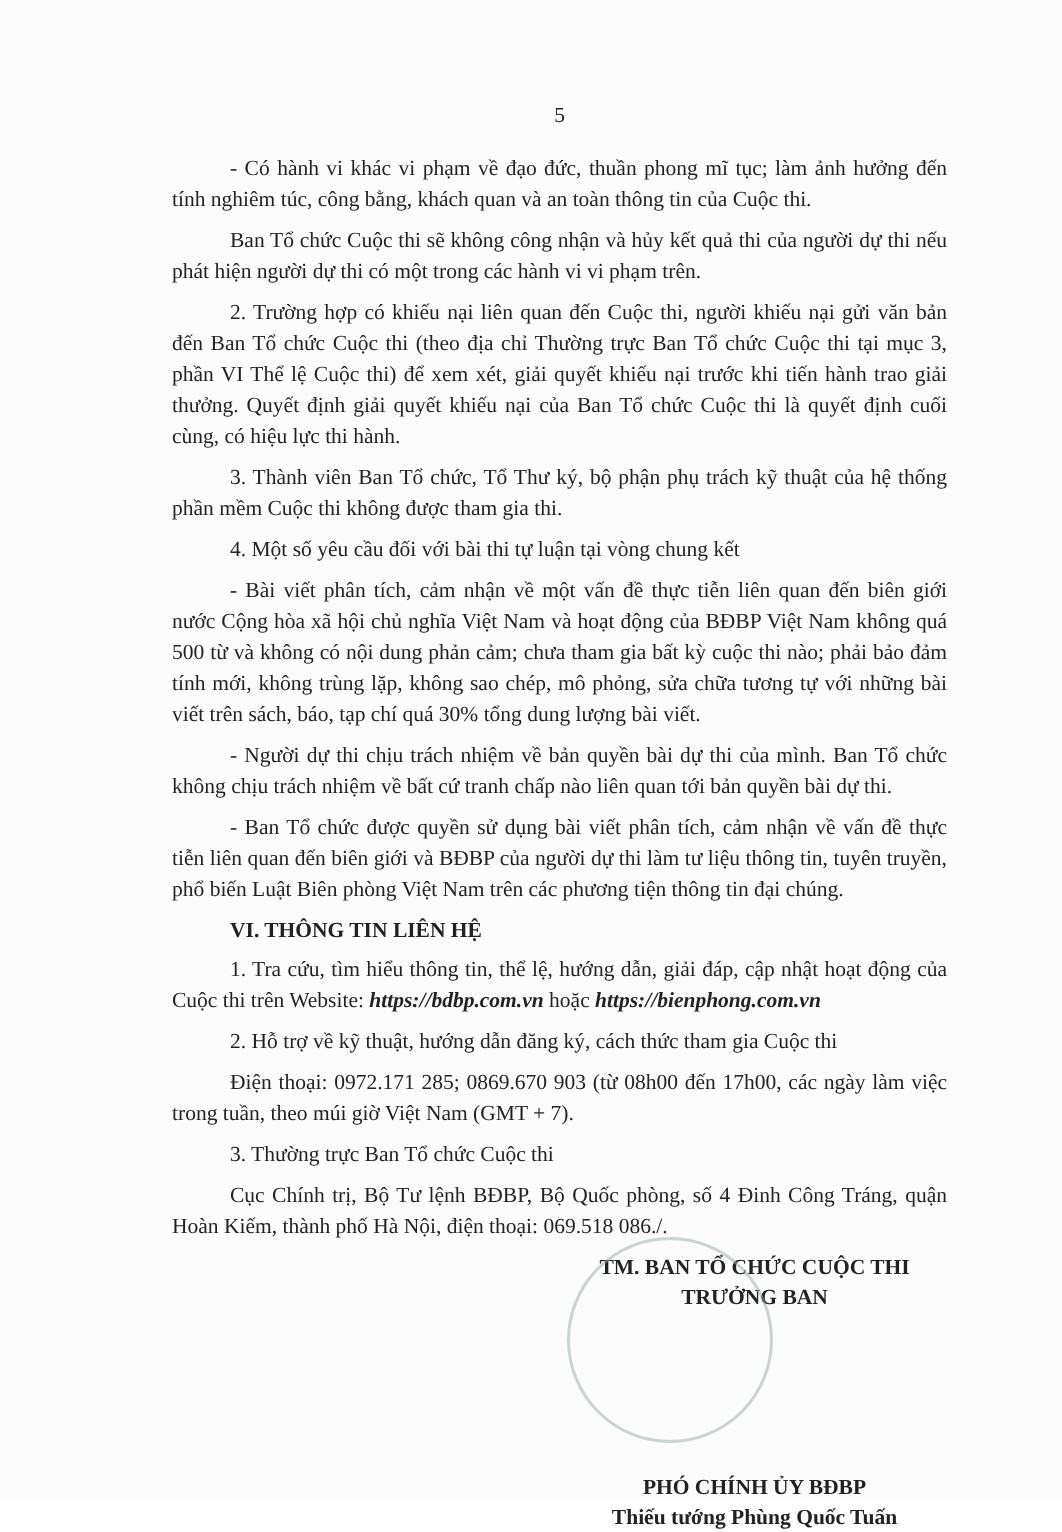5
- Có hành vi khác vi phạm về đạo đức, thuần phong mĩ tục; làm ảnh hưởng đến tính nghiêm túc, công bằng, khách quan và an toàn thông tin của Cuộc thi.
Ban Tổ chức Cuộc thi sẽ không công nhận và hủy kết quả thi của người dự thi nếu phát hiện người dự thi có một trong các hành vi vi phạm trên.
2. Trường hợp có khiếu nại liên quan đến Cuộc thi, người khiếu nại gửi văn bản đến Ban Tổ chức Cuộc thi (theo địa chỉ Thường trực Ban Tổ chức Cuộc thi tại mục 3, phần VI Thể lệ Cuộc thi) để xem xét, giải quyết khiếu nại trước khi tiến hành trao giải thưởng. Quyết định giải quyết khiếu nại của Ban Tổ chức Cuộc thi là quyết định cuối cùng, có hiệu lực thi hành.
3. Thành viên Ban Tổ chức, Tổ Thư ký, bộ phận phụ trách kỹ thuật của hệ thống phần mềm Cuộc thi không được tham gia thi.
4. Một số yêu cầu đối với bài thi tự luận tại vòng chung kết
- Bài viết phân tích, cảm nhận về một vấn đề thực tiễn liên quan đến biên giới nước Cộng hòa xã hội chủ nghĩa Việt Nam và hoạt động của BĐBP Việt Nam không quá 500 từ và không có nội dung phản cảm; chưa tham gia bất kỳ cuộc thi nào; phải bảo đảm tính mới, không trùng lặp, không sao chép, mô phỏng, sửa chữa tương tự với những bài viết trên sách, báo, tạp chí quá 30% tổng dung lượng bài viết.
- Người dự thi chịu trách nhiệm về bản quyền bài dự thi của mình. Ban Tổ chức không chịu trách nhiệm về bất cứ tranh chấp nào liên quan tới bản quyền bài dự thi.
- Ban Tổ chức được quyền sử dụng bài viết phân tích, cảm nhận về vấn đề thực tiễn liên quan đến biên giới và BĐBP của người dự thi làm tư liệu thông tin, tuyên truyền, phổ biến Luật Biên phòng Việt Nam trên các phương tiện thông tin đại chúng.
VI. THÔNG TIN LIÊN HỆ
1. Tra cứu, tìm hiểu thông tin, thể lệ, hướng dẫn, giải đáp, cập nhật hoạt động của Cuộc thi trên Website: https://bdbp.com.vn hoặc https://bienphong.com.vn
2. Hỗ trợ về kỹ thuật, hướng dẫn đăng ký, cách thức tham gia Cuộc thi
Điện thoại: 0972.171 285; 0869.670 903 (từ 08h00 đến 17h00, các ngày làm việc trong tuần, theo múi giờ Việt Nam (GMT + 7).
3. Thường trực Ban Tổ chức Cuộc thi
Cục Chính trị, Bộ Tư lệnh BĐBP, Bộ Quốc phòng, số 4 Đinh Công Tráng, quận Hoàn Kiếm, thành phố Hà Nội, điện thoại: 069.518 086./.
TM. BAN TỔ CHỨC CUỘC THI
TRƯỞNG BAN
PHÓ CHÍNH ỦY BĐBP
Thiếu tướng Phùng Quốc Tuấn